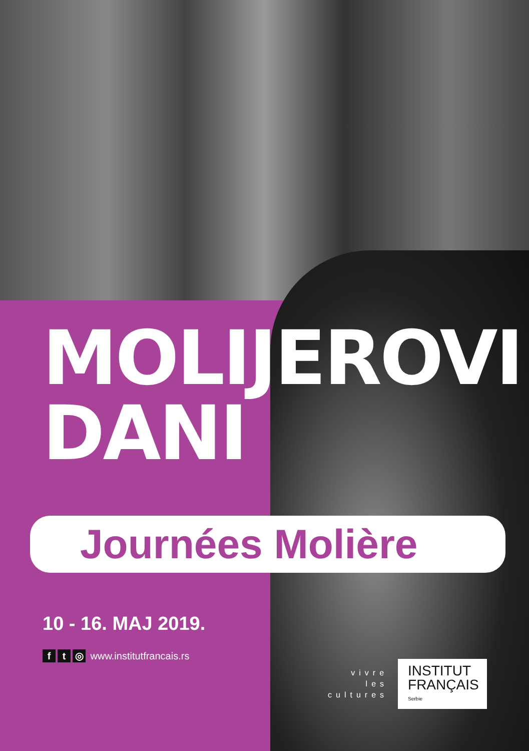MOLIJEROVI
DANI
Journées Molière
10 - 16. MAJ 2019.
f t ◎ www.institutfrancais.rs
vivre
les
cultures
INSTITUT
FRANÇAIS
Serbie